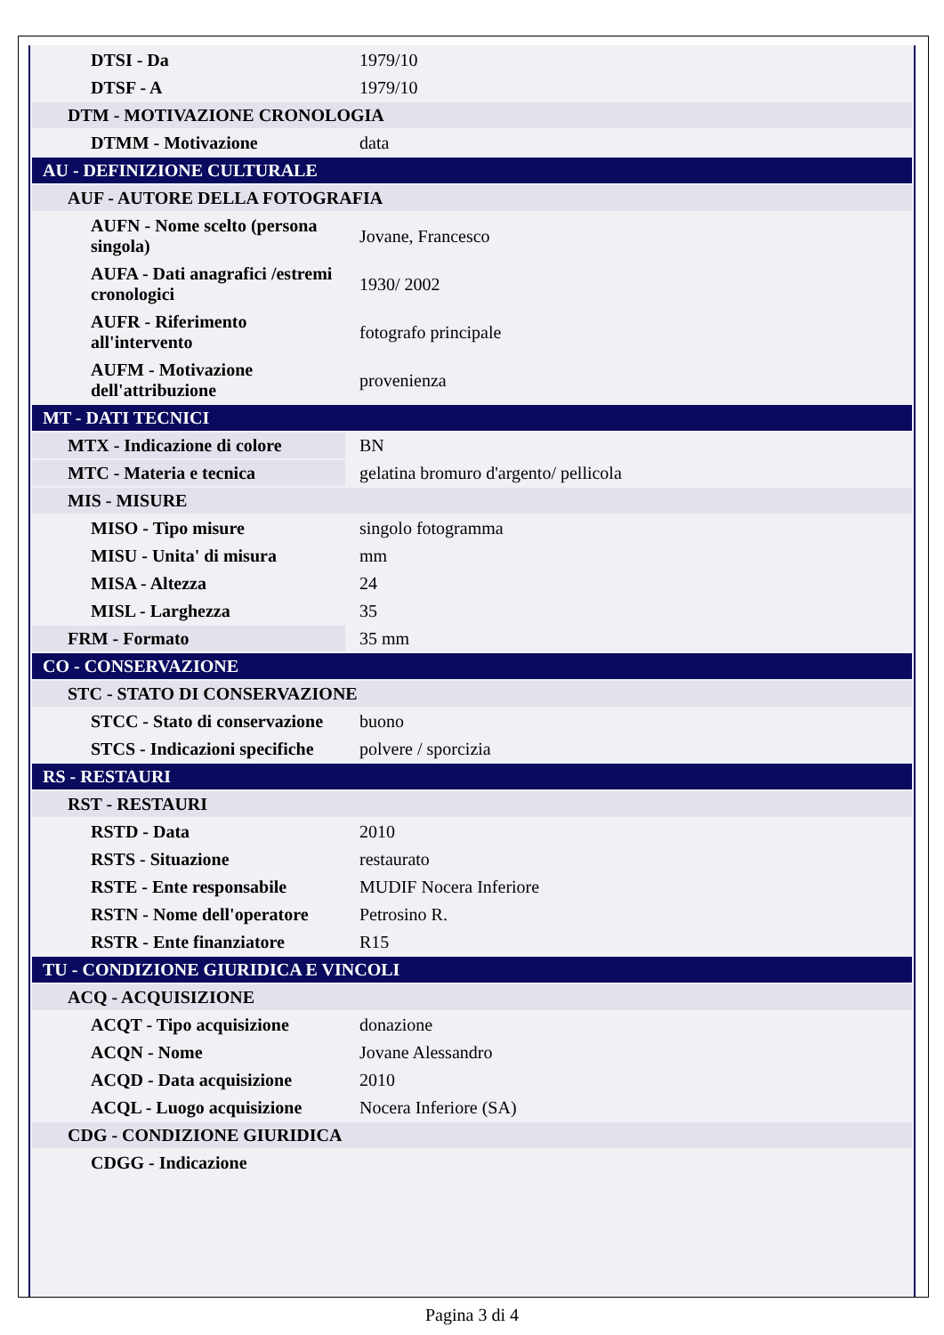| DTSI - Da | 1979/10 |
| DTSF - A | 1979/10 |
| DTM - MOTIVAZIONE CRONOLOGIA | |
| DTMM - Motivazione | data |
| AU - DEFINIZIONE CULTURALE | |
| AUF - AUTORE DELLA FOTOGRAFIA | |
| AUFN - Nome scelto (persona singola) | Jovane, Francesco |
| AUFA - Dati anagrafici /estremi cronologici | 1930/ 2002 |
| AUFR - Riferimento all'intervento | fotografo principale |
| AUFM - Motivazione dell'attribuzione | provenienza |
| MT - DATI TECNICI | |
| MTX - Indicazione di colore | BN |
| MTC - Materia e tecnica | gelatina bromuro d'argento/ pellicola |
| MIS - MISURE | |
| MISO - Tipo misure | singolo fotogramma |
| MISU - Unita' di misura | mm |
| MISA - Altezza | 24 |
| MISL - Larghezza | 35 |
| FRM - Formato | 35 mm |
| CO - CONSERVAZIONE | |
| STC - STATO DI CONSERVAZIONE | |
| STCC - Stato di conservazione | buono |
| STCS - Indicazioni specifiche | polvere / sporcizia |
| RS - RESTAURI | |
| RST - RESTAURI | |
| RSTD - Data | 2010 |
| RSTS - Situazione | restaurato |
| RSTE - Ente responsabile | MUDIF Nocera Inferiore |
| RSTN - Nome dell'operatore | Petrosino R. |
| RSTR - Ente finanziatore | R15 |
| TU - CONDIZIONE GIURIDICA E VINCOLI | |
| ACQ - ACQUISIZIONE | |
| ACQT - Tipo acquisizione | donazione |
| ACQN - Nome | Jovane Alessandro |
| ACQD - Data acquisizione | 2010 |
| ACQL - Luogo acquisizione | Nocera Inferiore (SA) |
| CDG - CONDIZIONE GIURIDICA | |
| CDGG - Indicazione | |
Pagina 3 di 4